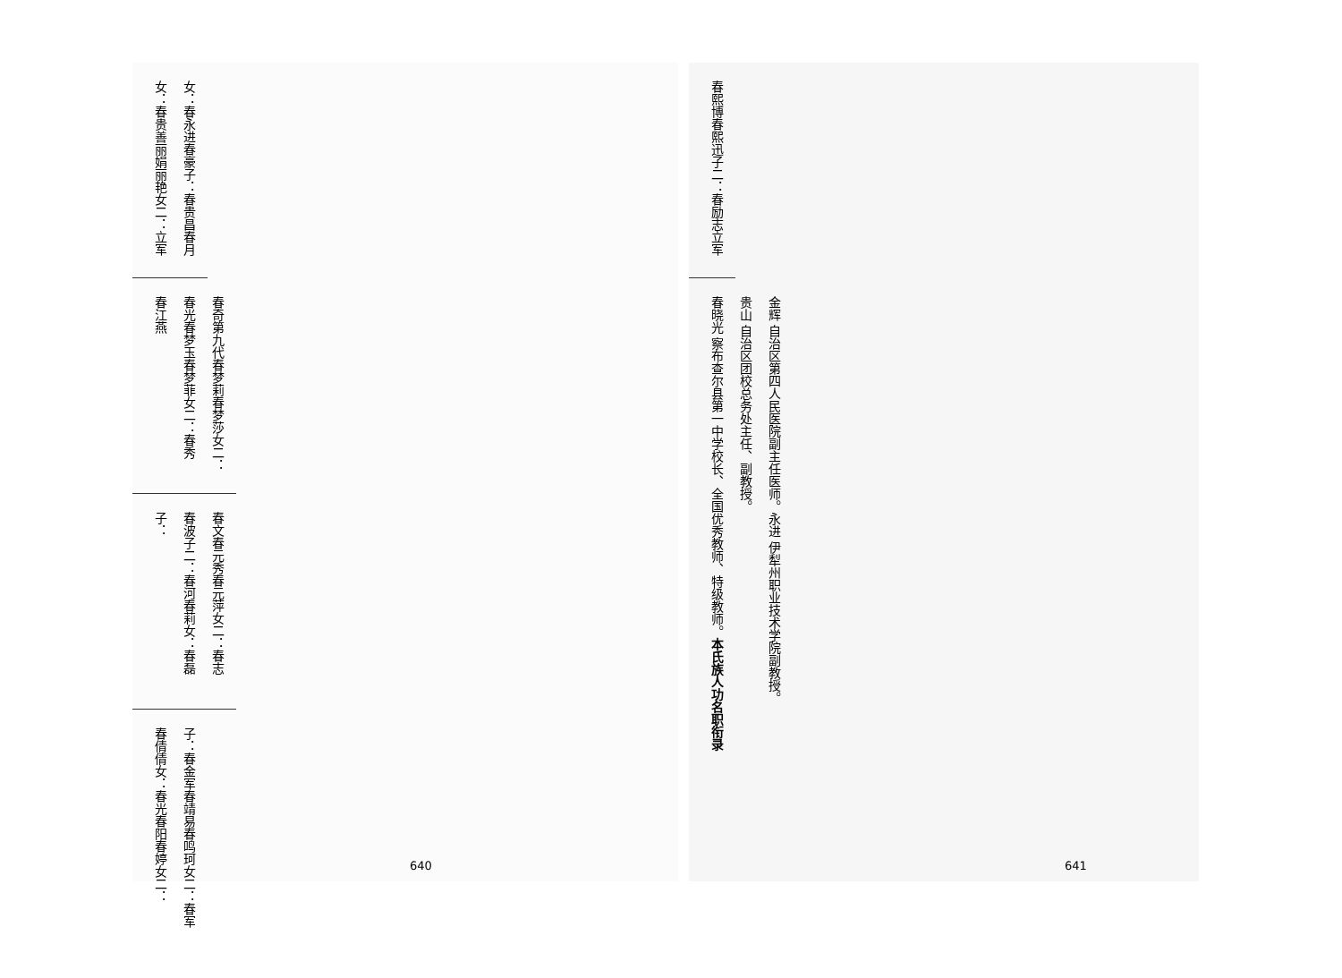女： 春永进 春豪 子： 春贵昌 春月 女： 春贵善 丽娟 丽艳 女二： 立军
春奇 第九代 春梦莉 春梦莎 女二： 春光 春梦玉 春梦菲 女二： 春秀 春江燕
春文 春元秀 春元萍 女二： 春志 春波 子二： 春河 春莉 女： 春磊 子：
子： 春金军 春靖易 春鸣珂 女二： 春军 春倩倩 女： 春光 春阳 春婷 女二：
640
春熙博 春熙迅 子二： 春励志 立军
金辉 自治区第四人民医院副主任医师。 永进 伊犁州职业技术学院副教授。 贵山 自治区团校总务处主任、副教授。 春晓光 察布查尔县第一中学校长、全国优秀教师、特级教师。 本氏族人功名职衔录
641